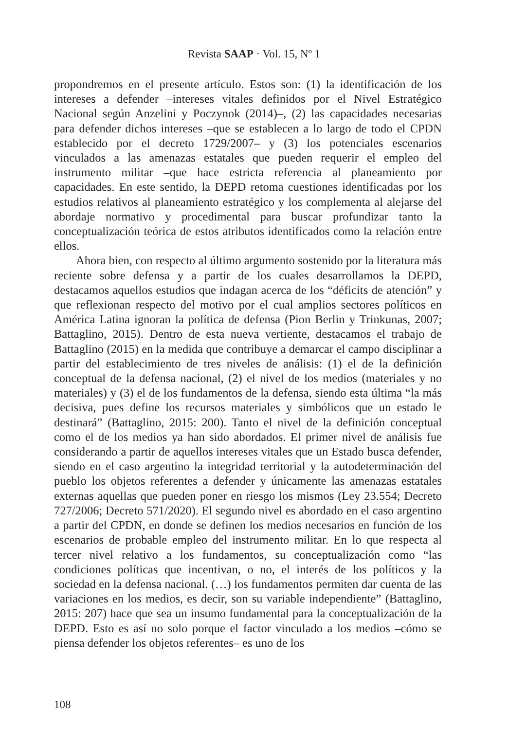Revista SAAP · Vol. 15, Nº 1
propondremos en el presente artículo. Estos son: (1) la identificación de los intereses a defender –intereses vitales definidos por el Nivel Estratégico Nacional según Anzelini y Poczynok (2014)–, (2) las capacidades necesarias para defender dichos intereses –que se establecen a lo largo de todo el CPDN establecido por el decreto 1729/2007– y (3) los potenciales escenarios vinculados a las amenazas estatales que pueden requerir el empleo del instrumento militar –que hace estricta referencia al planeamiento por capacidades. En este sentido, la DEPD retoma cuestiones identificadas por los estudios relativos al planeamiento estratégico y los complementa al alejarse del abordaje normativo y procedimental para buscar profundizar tanto la conceptualización teórica de estos atributos identificados como la relación entre ellos.
Ahora bien, con respecto al último argumento sostenido por la literatura más reciente sobre defensa y a partir de los cuales desarrollamos la DEPD, destacamos aquellos estudios que indagan acerca de los “déficits de atención” y que reflexionan respecto del motivo por el cual amplios sectores políticos en América Latina ignoran la política de defensa (Pion Berlin y Trinkunas, 2007; Battaglino, 2015). Dentro de esta nueva vertiente, destacamos el trabajo de Battaglino (2015) en la medida que contribuye a demarcar el campo disciplinar a partir del establecimiento de tres niveles de análisis: (1) el de la definición conceptual de la defensa nacional, (2) el nivel de los medios (materiales y no materiales) y (3) el de los fundamentos de la defensa, siendo esta última “la más decisiva, pues define los recursos materiales y simbólicos que un estado le destinará” (Battaglino, 2015: 200). Tanto el nivel de la definición conceptual como el de los medios ya han sido abordados. El primer nivel de análisis fue considerando a partir de aquellos intereses vitales que un Estado busca defender, siendo en el caso argentino la integridad territorial y la autodeterminación del pueblo los objetos referentes a defender y únicamente las amenazas estatales externas aquellas que pueden poner en riesgo los mismos (Ley 23.554; Decreto 727/2006; Decreto 571/2020). El segundo nivel es abordado en el caso argentino a partir del CPDN, en donde se definen los medios necesarios en función de los escenarios de probable empleo del instrumento militar. En lo que respecta al tercer nivel relativo a los fundamentos, su conceptualización como “las condiciones políticas que incentivan, o no, el interés de los políticos y la sociedad en la defensa nacional. (…) los fundamentos permiten dar cuenta de las variaciones en los medios, es decir, son su variable independiente” (Battaglino, 2015: 207) hace que sea un insumo fundamental para la conceptualización de la DEPD. Esto es así no solo porque el factor vinculado a los medios –cómo se piensa defender los objetos referentes– es uno de los
108